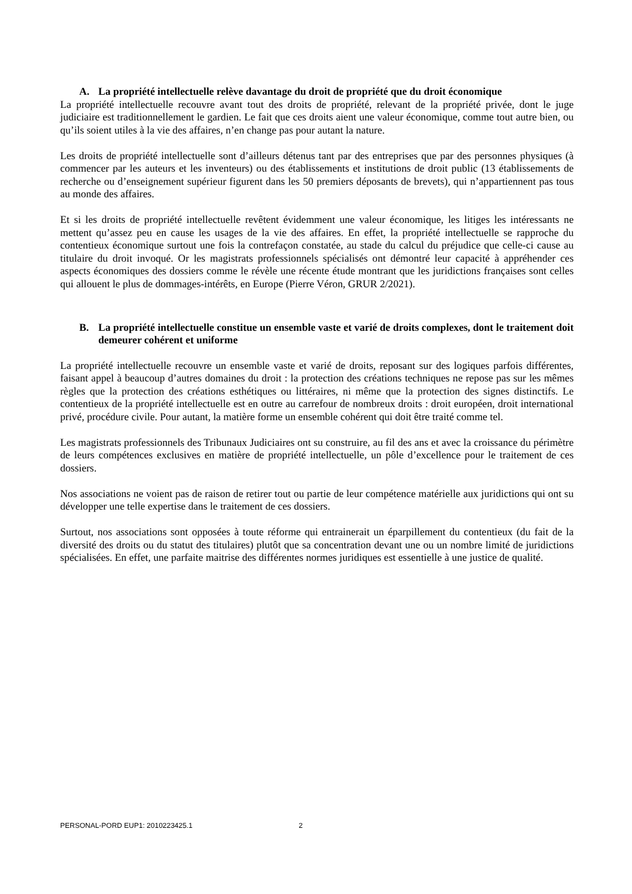A. La propriété intellectuelle relève davantage du droit de propriété que du droit économique
La propriété intellectuelle recouvre avant tout des droits de propriété, relevant de la propriété privée, dont le juge judiciaire est traditionnellement le gardien. Le fait que ces droits aient une valeur économique, comme tout autre bien, ou qu’ils soient utiles à la vie des affaires, n’en change pas pour autant la nature.
Les droits de propriété intellectuelle sont d’ailleurs détenus tant par des entreprises que par des personnes physiques (à commencer par les auteurs et les inventeurs) ou des établissements et institutions de droit public (13 établissements de recherche ou d’enseignement supérieur figurent dans les 50 premiers déposants de brevets), qui n’appartiennent pas tous au monde des affaires.
Et si les droits de propriété intellectuelle revêtent évidemment une valeur économique, les litiges les intéressants ne mettent qu’assez peu en cause les usages de la vie des affaires. En effet, la propriété intellectuelle se rapproche du contentieux économique surtout une fois la contrefaçon constatée, au stade du calcul du préjudice que celle-ci cause au titulaire du droit invoqué. Or les magistrats professionnels spécialisés ont démontré leur capacité à appréhender ces aspects économiques des dossiers comme le révèle une récente étude montrant que les juridictions françaises sont celles qui allouent le plus de dommages-intérêts, en Europe (Pierre Véron, GRUR 2/2021).
B. La propriété intellectuelle constitue un ensemble vaste et varié de droits complexes, dont le traitement doit demeurer cohérent et uniforme
La propriété intellectuelle recouvre un ensemble vaste et varié de droits, reposant sur des logiques parfois différentes, faisant appel à beaucoup d’autres domaines du droit : la protection des créations techniques ne repose pas sur les mêmes règles que la protection des créations esthétiques ou littéraires, ni même que la protection des signes distinctifs. Le contentieux de la propriété intellectuelle est en outre au carrefour de nombreux droits : droit européen, droit international privé, procédure civile. Pour autant, la matière forme un ensemble cohérent qui doit être traité comme tel.
Les magistrats professionnels des Tribunaux Judiciaires ont su construire, au fil des ans et avec la croissance du périmètre de leurs compétences exclusives en matière de propriété intellectuelle, un pôle d’excellence pour le traitement de ces dossiers.
Nos associations ne voient pas de raison de retirer tout ou partie de leur compétence matérielle aux juridictions qui ont su développer une telle expertise dans le traitement de ces dossiers.
Surtout, nos associations sont opposées à toute réforme qui entrainerait un éparpillement du contentieux (du fait de la diversité des droits ou du statut des titulaires) plutôt que sa concentration devant une ou un nombre limité de juridictions spécialisées. En effet, une parfaite maitrise des différentes normes juridiques est essentielle à une justice de qualité.
PERSONAL-PORD EUP1: 2010223425.1 2